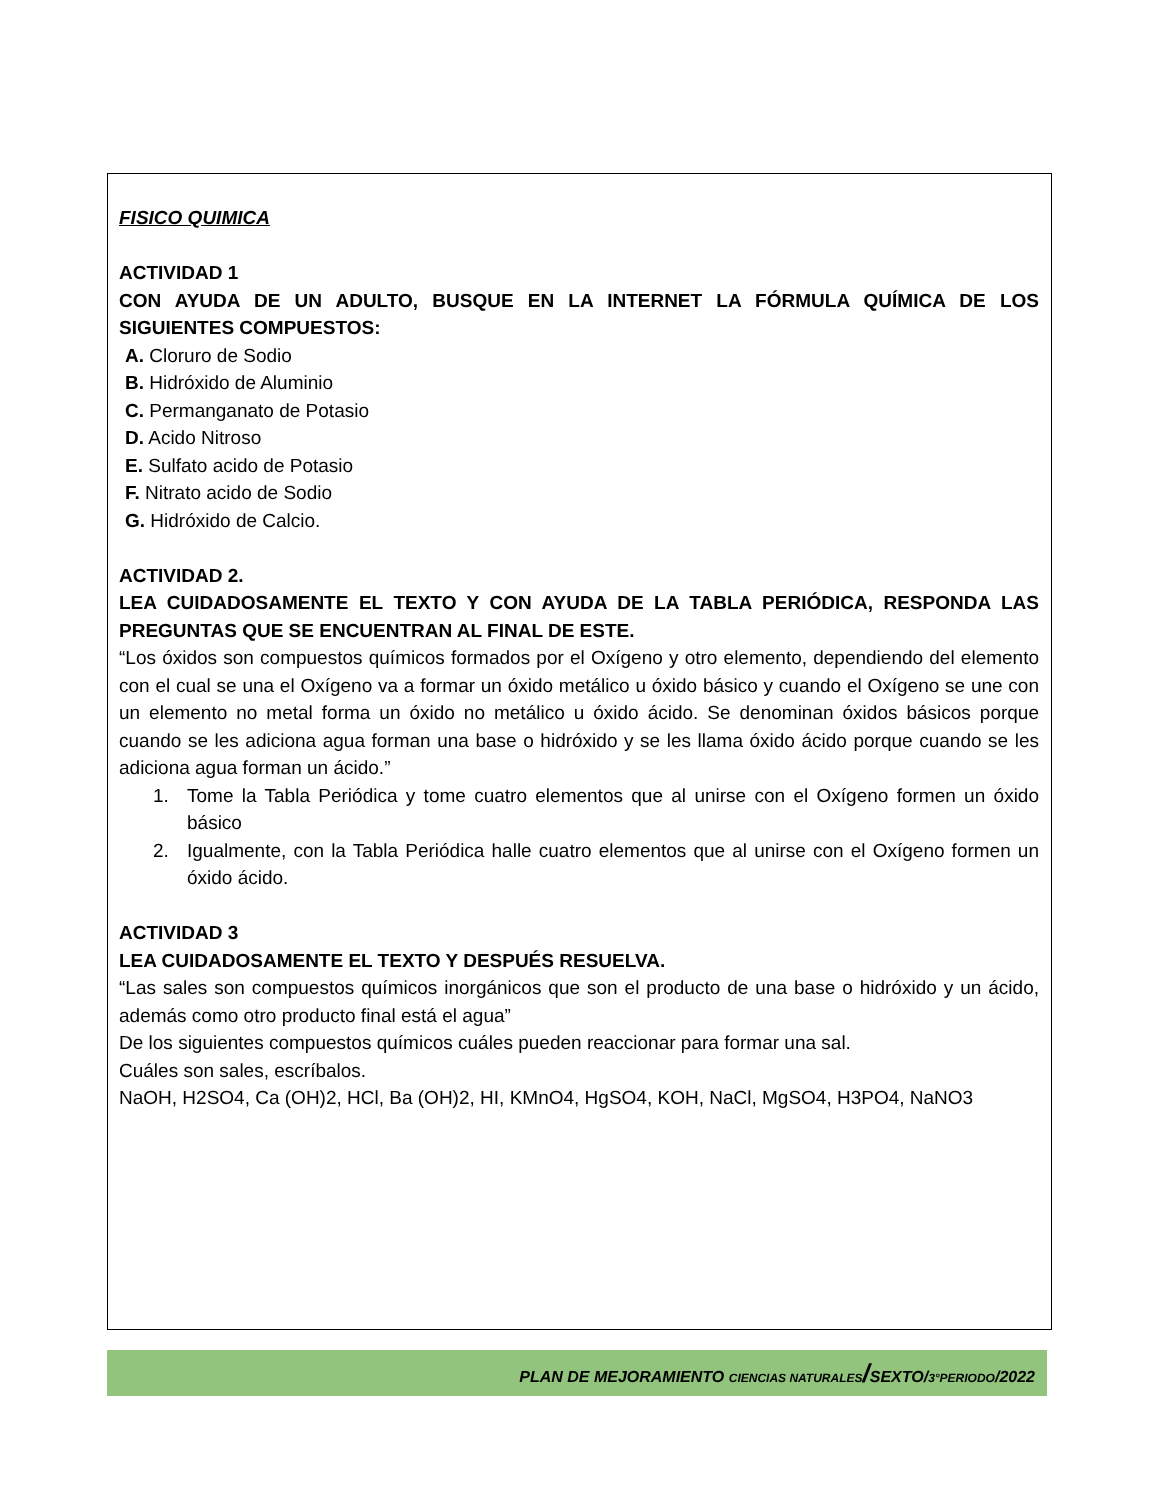FISICO QUIMICA
ACTIVIDAD 1
CON AYUDA DE UN ADULTO, BUSQUE EN LA INTERNET LA FÓRMULA QUÍMICA DE LOS SIGUIENTES COMPUESTOS:
A. Cloruro de Sodio
B. Hidróxido de Aluminio
C. Permanganato de Potasio
D. Acido Nitroso
E. Sulfato acido de Potasio
F. Nitrato acido de Sodio
G. Hidróxido de Calcio.
ACTIVIDAD 2.
LEA CUIDADOSAMENTE EL TEXTO Y CON AYUDA DE LA TABLA PERIÓDICA, RESPONDA LAS PREGUNTAS QUE SE ENCUENTRAN AL FINAL DE ESTE.
“Los óxidos son compuestos químicos formados por el Oxígeno y otro elemento, dependiendo del elemento con el cual se una el Oxígeno va a formar un óxido metálico u óxido básico y cuando el Oxígeno se une con un elemento no metal forma un óxido no metálico u óxido ácido. Se denominan óxidos básicos porque cuando se les adiciona agua forman una base o hidróxido y se les llama óxido ácido porque cuando se les adiciona agua forman un ácido.”
1. Tome la Tabla Periódica y tome cuatro elementos que al unirse con el Oxígeno formen un óxido básico
2. Igualmente, con la Tabla Periódica halle cuatro elementos que al unirse con el Oxígeno formen un óxido ácido.
ACTIVIDAD 3
LEA CUIDADOSAMENTE EL TEXTO Y DESPUÉS RESUELVA.
“Las sales son compuestos químicos inorgánicos que son el producto de una base o hidróxido y un ácido, además como otro producto final está el agua”
De los siguientes compuestos químicos cuáles pueden reaccionar para formar una sal.
Cuáles son sales, escríbalos.
NaOH, H2SO4, Ca (OH)2, HCl, Ba (OH)2, HI, KMnO4, HgSO4, KOH, NaCl, MgSO4, H3PO4, NaNO3
PLAN DE MEJORAMIENTO CIENCIAS NATURALES/SEXTO/3°PERIODO/2022